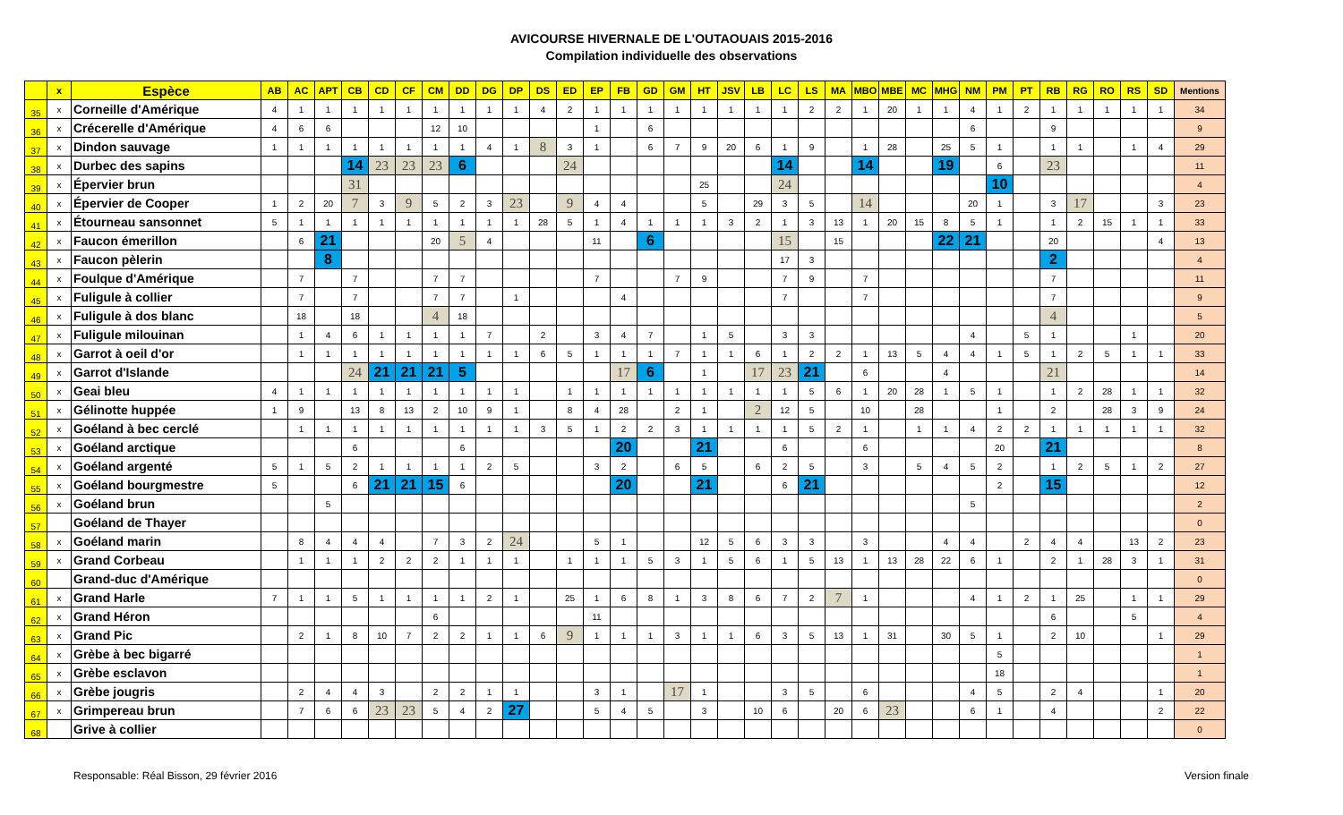AVICOURSE HIVERNALE DE L'OUTAOUAIS 2015-2016
Compilation individuelle des observations
| | x | Espèce | AB | AC | APT | CB | CD | CF | CM | DD | DG | DP | DS | ED | EP | FB | GD | GM | HT | JSV | LB | LC | LS | MA | MBO | MBE | MC | MHG | NM | PM | PT | RB | RG | RO | RS | SD | Mentions |
| --- | --- | --- | --- | --- | --- | --- | --- | --- | --- | --- | --- | --- | --- | --- | --- | --- | --- | --- | --- | --- | --- | --- | --- | --- | --- | --- | --- | --- | --- | --- | --- | --- | --- | --- | --- | --- | --- |
| 35 | x | Corneille d'Amérique | 4 | 1 | 1 | 1 | 1 | 1 | 1 | 1 | 1 | 1 | 4 | 2 | 1 | 1 | 1 | 1 | 1 | 1 | 1 | 1 | 2 | 2 | 1 | 20 | 1 | 1 | 4 | 1 | 2 | 1 | 1 | 1 | 1 | 1 | 34 |
| 36 | x | Crécerelle d'Amérique | 4 | 6 | 6 | | | | 12 | 10 | | | | | 1 | | 6 | | | | | | | | | | | | 6 | | | 9 | | | | | 9 |
| 37 | x | Dindon sauvage | 1 | 1 | 1 | 1 | 1 | 1 | 1 | 1 | 4 | 1 | 8 | 3 | 1 | | 6 | 7 | 9 | 20 | 6 | 1 | 9 | | 1 | 28 | | 25 | 5 | 1 | | 1 | 1 | | 1 | 4 | 29 |
| 38 | x | Durbec des sapins | | | | 14 | 23 | 23 | 23 | 6 | | | | 24 | | | | | | | | 14 | | | 14 | | | 19 | | 6 | | 23 | | | | | 11 |
| 39 | x | Épervier brun | | | | 31 | | | | | | | | | | | | | 25 | | | 24 | | | | | | | | 10 | | | | | | | 4 |
| 40 | x | Épervier de Cooper | 1 | 2 | 20 | 7 | 3 | 9 | 5 | 2 | 3 | 23 | | 9 | 4 | 4 | | | 5 | | 29 | 3 | 5 | | 14 | | | | 20 | 1 | | 3 | 17 | | | 3 | 23 |
| 41 | x | Étourneau sansonnet | 5 | 1 | 1 | 1 | 1 | 1 | 1 | 1 | 1 | 1 | 28 | 5 | 1 | 4 | 1 | 1 | 1 | 3 | 2 | 1 | 3 | 13 | 1 | 20 | 15 | 8 | 5 | 1 | | 1 | 2 | 15 | 1 | 1 | 33 |
| 42 | x | Faucon émerillon | | 6 | 21 | | | | 20 | 5 | 4 | | | | 11 | | 6 | | | | | 15 | | 15 | | | | 22 | 21 | | | 20 | | | | 4 | 13 |
| 43 | x | Faucon pèlerin | | | 8 | | | | | | | | | | | | | | | | | 17 | 3 | | | | | | | | | 2 | | | | | 4 |
| 44 | x | Foulque d'Amérique | | 7 | | 7 | | | 7 | 7 | | | | | 7 | | | 7 | 9 | | | 7 | 9 | | 7 | | | | | | | 7 | | | | | 11 |
| 45 | x | Fuligule à collier | | 7 | | 7 | | | 7 | 7 | | 1 | | | | 4 | | | | | | 7 | | | 7 | | | | | | | 7 | | | | | 9 |
| 46 | x | Fuligule à dos blanc | | 18 | | 18 | | | 4 | 18 | | | | | | | | | | | | | | | | | | | | | | 4 | | | | | 5 |
| 47 | x | Fuligule milouinan | | 1 | 4 | 6 | 1 | 1 | 1 | 1 | 7 | | 2 | | 3 | 4 | 7 | | 1 | 5 | | 3 | 3 | | | | | | 4 | | 5 | 1 | | | 1 | | 20 |
| 48 | x | Garrot à oeil d'or | | 1 | 1 | 1 | 1 | 1 | 1 | 1 | 1 | 1 | 6 | 5 | 1 | 1 | 1 | 7 | 1 | 1 | 6 | 1 | 2 | 2 | 1 | 13 | 5 | 4 | 4 | 1 | 5 | 1 | 2 | 5 | 1 | 1 | 33 |
| 49 | x | Garrot d'Islande | | | | 24 | 21 | 21 | 21 | 5 | | | | | | 17 | 6 | | 1 | | 17 | 23 | 21 | | 6 | | | 4 | | | | 21 | | | | | 14 |
| 50 | x | Geai bleu | 4 | 1 | 1 | 1 | 1 | 1 | 1 | 1 | 1 | 1 | | 1 | 1 | 1 | 1 | 1 | 1 | 1 | 1 | 1 | 5 | 6 | 1 | 20 | 28 | 1 | 5 | 1 | | 1 | 2 | 28 | 1 | 1 | 32 |
| 51 | x | Gélinotte huppée | 1 | 9 | | 13 | 8 | 13 | 2 | 10 | 9 | 1 | | 8 | 4 | 28 | | 2 | 1 | | 2 | 12 | 5 | | 10 | | 28 | | | 1 | | 2 | | 28 | 3 | 9 | 24 |
| 52 | x | Goéland à bec cerclé | | 1 | 1 | 1 | 1 | 1 | 1 | 1 | 1 | 1 | 3 | 5 | 1 | 2 | 2 | 3 | 1 | 1 | 1 | 1 | 5 | 2 | 1 | | 1 | 1 | 4 | 2 | 2 | 1 | 1 | 1 | 1 | 1 | 32 |
| 53 | x | Goéland arctique | | | | 6 | | | | 6 | | | | | | 20 | | | 21 | | | 6 | | | 6 | | | | | 20 | | 21 | | | | | 8 |
| 54 | x | Goéland argenté | 5 | 1 | 5 | 2 | 1 | 1 | 1 | 1 | 2 | 5 | | | 3 | 2 | | 6 | 5 | | 6 | 2 | 5 | | 3 | | 5 | 4 | 5 | 2 | | 1 | 2 | 5 | 1 | 2 | 27 |
| 55 | x | Goéland bourgmestre | 5 | | | 6 | 21 | 21 | 15 | 6 | | | | | | 20 | | | 21 | | | 6 | 21 | | | | | | | 2 | | 15 | | | | | 12 |
| 56 | x | Goéland brun | | | 5 | | | | | | | | | | | | | | | | | | | | | | | | 5 | | | | | | | | 2 |
| 57 | | Goéland de Thayer | | | | | | | | | | | | | | | | | | | | | | | | | | | | | | | | | | | 0 |
| 58 | x | Goéland marin | | 8 | 4 | 4 | 4 | | 7 | 3 | 2 | 24 | | | 5 | 1 | | | 12 | 5 | 6 | 3 | 3 | | 3 | | | 4 | 4 | | 2 | 4 | 4 | | 13 | 2 | 23 |
| 59 | x | Grand Corbeau | | 1 | 1 | 1 | 2 | 2 | 2 | 1 | 1 | 1 | | 1 | 1 | 1 | 5 | 3 | 1 | 5 | 6 | 1 | 5 | 13 | 1 | 13 | 28 | 22 | 6 | 1 | | 2 | 1 | 28 | 3 | 1 | 31 |
| 60 | | Grand-duc d'Amérique | | | | | | | | | | | | | | | | | | | | | | | | | | | | | | | | | | | 0 |
| 61 | x | Grand Harle | 7 | 1 | 1 | 5 | 1 | 1 | 1 | 1 | 2 | 1 | | 25 | 1 | 6 | 8 | 1 | 3 | 8 | 6 | 7 | 2 | 7 | 1 | | | | 4 | 1 | 2 | 1 | 25 | | 1 | 1 | 29 |
| 62 | x | Grand Héron | | | | | | | 6 | | | | | | 11 | | | | | | | | | | | | | | | | | 6 | | | 5 | | 4 |
| 63 | x | Grand Pic | | 2 | 1 | 8 | 10 | 7 | 2 | 2 | 1 | 1 | 6 | 9 | 1 | 1 | 1 | 3 | 1 | 1 | 6 | 3 | 5 | 13 | 1 | 31 | | 30 | 5 | 1 | | 2 | 10 | | | 1 | 29 |
| 64 | x | Grèbe à bec bigarré | | | | | | | | | | | | | | | | | | | | | | | | | | | | 5 | | | | | | | 1 |
| 65 | x | Grèbe esclavon | | | | | | | | | | | | | | | | | | | | | | | | | | | | 18 | | | | | | | 1 |
| 66 | x | Grèbe jougris | | 2 | 4 | 4 | 3 | | 2 | 2 | 1 | 1 | | | 3 | 1 | | 17 | 1 | | | 3 | 5 | | 6 | | | | 4 | 5 | | 2 | 4 | | | 1 | 20 |
| 67 | x | Grimpereau brun | | 7 | 6 | 6 | 23 | 23 | 5 | 4 | 2 | 27 | | | 5 | 4 | 5 | | 3 | | 10 | 6 | | 20 | 6 | 23 | | | 6 | 1 | | 4 | | | | 2 | 22 |
| 68 | | Grive à collier | | | | | | | | | | | | | | | | | | | | | | | | | | | | | | | | | | | 0 |
Responsable: Réal Bisson, 29 février 2016 Version finale